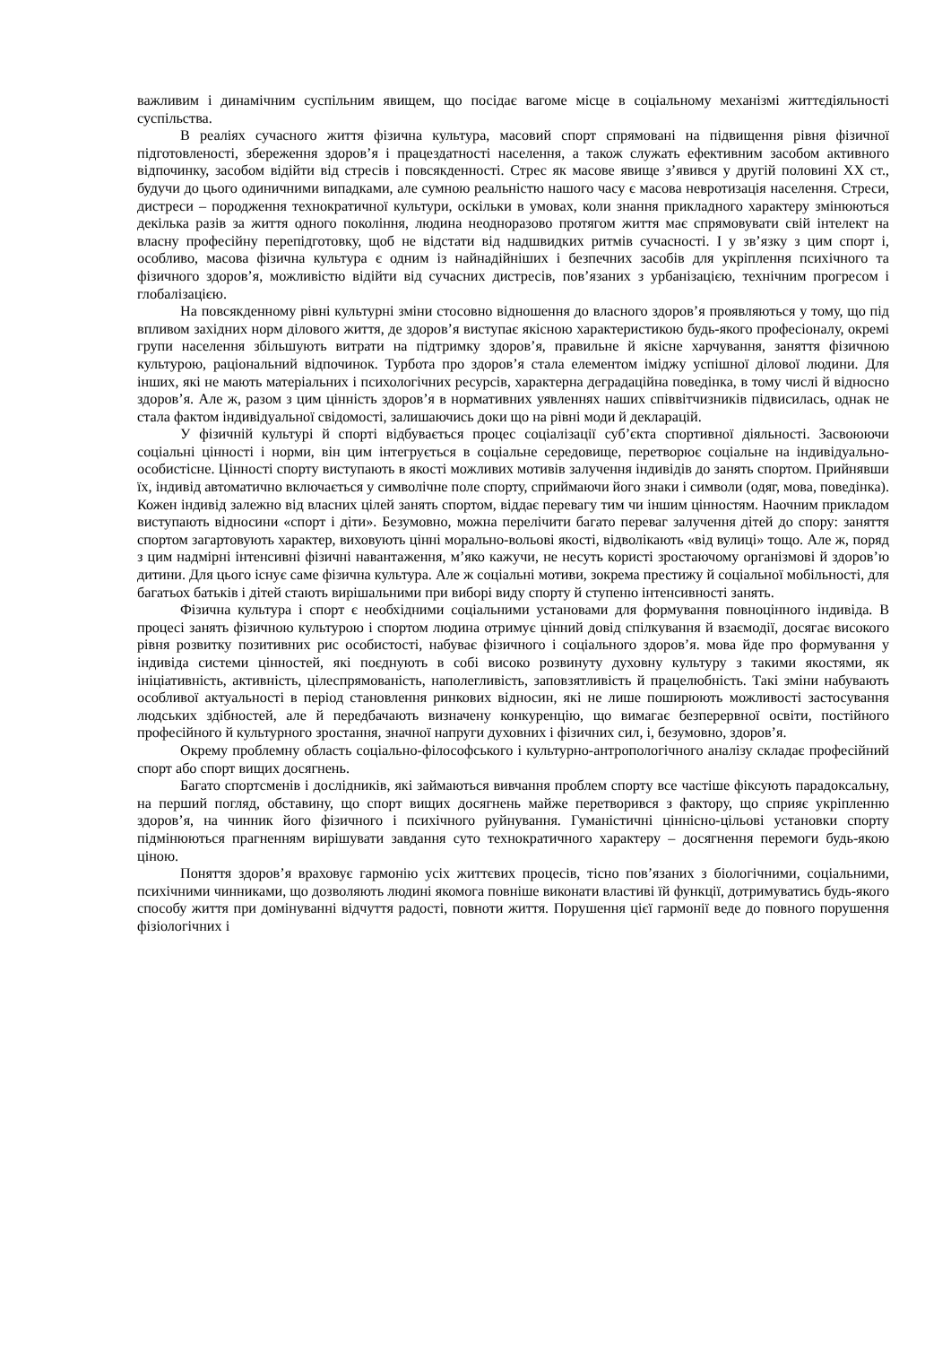важливим і динамічним суспільним явищем, що посідає вагоме місце в соціальному механізмі життєдіяльності суспільства.
В реаліях сучасного життя фізична культура, масовий спорт спрямовані на підвищення рівня фізичної підготовленості, збереження здоров’я і працездатності населення, а також служать ефективним засобом активного відпочинку, засобом відійти від стресів і повсякденності. Стрес як масове явище з’явився у другій половині ХХ ст., будучи до цього одиничними випадками, але сумною реальністю нашого часу є масова невротизація населення. Стреси, дистреси – породження технократичної культури, оскільки в умовах, коли знання прикладного характеру змінюються декілька разів за життя одного покоління, людина неодноразово протягом життя має спрямовувати свій інтелект на власну професійну перепідготовку, щоб не відстати від надшвидких ритмів сучасності. І у зв’язку з цим спорт і, особливо, масова фізична культура є одним із найнадійніших і безпечних засобів для укріплення психічного та фізичного здоров’я, можливістю відійти від сучасних дистресів, пов’язаних з урбанізацією, технічним прогресом і глобалізацією.
На повсякденному рівні культурні зміни стосовно відношення до власного здоров’я проявляються у тому, що під впливом західних норм ділового життя, де здоров’я виступає якісною характеристикою будь-якого професіоналу, окремі групи населення збільшують витрати на підтримку здоров’я, правильне й якісне харчування, заняття фізичною культурою, раціональний відпочинок. Турбота про здоров’я стала елементом іміджу успішної ділової людини. Для інших, які не мають матеріальних і психологічних ресурсів, характерна деградаційна поведінка, в тому числі й відносно здоров’я. Але ж, разом з цим цінність здоров’я в нормативних уявленнях наших співвітчизників підвисилась, однак не стала фактом індивідуальної свідомості, залишаючись доки що на рівні моди й декларацій.
У фізичній культурі й спорті відбувається процес соціалізації суб’єкта спортивної діяльності. Засвоюючи соціальні цінності і норми, він цим інтегрується в соціальне середовище, перетворює соціальне на індивідуально-особистісне. Цінності спорту виступають в якості можливих мотивів залучення індивідів до занять спортом. Прийнявши їх, індивід автоматично включається у символічне поле спорту, сприймаючи його знаки і символи (одяг, мова, поведінка). Кожен індивід залежно від власних цілей занять спортом, віддає перевагу тим чи іншим цінностям. Наочним прикладом виступають відносини «спорт і діти». Безумовно, можна перелічити багато переваг залучення дітей до спору: заняття спортом загартовують характер, виховують цінні морально-вольові якості, відволікають «від вулиці» тощо. Але ж, поряд з цим надмірні інтенсивні фізичні навантаження, м’яко кажучи, не несуть користі зростаючому організмові й здоров’ю дитини. Для цього існує саме фізична культура. Але ж соціальні мотиви, зокрема престижу й соціальної мобільності, для багатьох батьків і дітей стають вирішальними при виборі виду спорту й ступеню інтенсивності занять.
Фізична культура і спорт є необхідними соціальними установами для формування повноцінного індивіда. В процесі занять фізичною культурою і спортом людина отримує цінний довід спілкування й взаємодії, досягає високого рівня розвитку позитивних рис особистості, набуває фізичного і соціального здоров’я. мова йде про формування у індивіда системи цінностей, які поєднують в собі високо розвинуту духовну культуру з такими якостями, як ініціативність, активність, цілеспрямованість, наполегливість, заповзятливість й працелюбність. Такі зміни набувають особливої актуальності в період становлення ринкових відносин, які не лише поширюють можливості застосування людських здібностей, але й передбачають визначену конкуренцію, що вимагає безперервної освіти, постійного професійного й культурного зростання, значної напруги духовних і фізичних сил, і, безумовно, здоров’я.
Окрему проблемну область соціально-філософського і культурно-антропологічного аналізу складає професійний спорт або спорт вищих досягнень.
Багато спортсменів і дослідників, які займаються вивчання проблем спорту все частіше фіксують парадоксальну, на перший погляд, обставину, що спорт вищих досягнень майже перетворився з фактору, що сприяє укріпленню здоров’я, на чинник його фізичного і психічного руйнування. Гуманістичні ціннісно-цільові установки спорту підмінюються прагненням вирішувати завдання суто технократичного характеру – досягнення перемоги будь-якою ціною.
Поняття здоров’я враховує гармонію усіх життєвих процесів, тісно пов’язаних з біологічними, соціальними, психічними чинниками, що дозволяють людині якомога повніше виконати властиві їй функції, дотримуватись будь-якого способу життя при домінуванні відчуття радості, повноти життя. Порушення цієї гармонії веде до повного порушення фізіологічних і